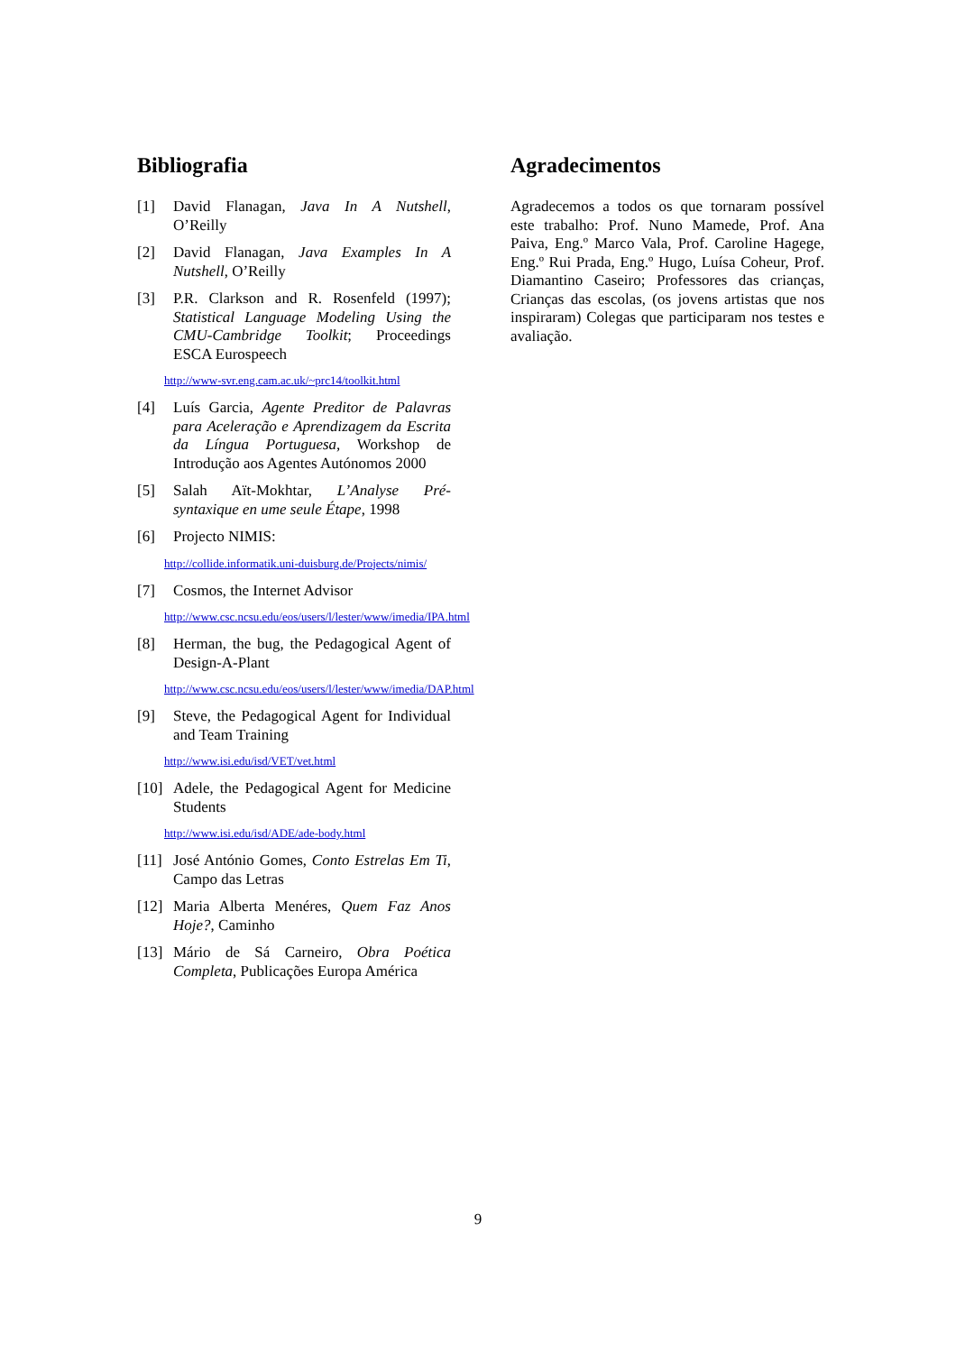Bibliografia
[1] David Flanagan, Java In A Nutshell, O’Reilly
[2] David Flanagan, Java Examples In A Nutshell, O’Reilly
[3] P.R. Clarkson and R. Rosenfeld (1997); Statistical Language Modeling Using the CMU-Cambridge Toolkit; Proceedings ESCA Eurospeech
http://www-svr.eng.cam.ac.uk/~prc14/toolkit.html
[4] Luís Garcia, Agente Preditor de Palavras para Aceleração e Aprendizagem da Escrita da Língua Portuguesa, Workshop de Introdução aos Agentes Autónomos 2000
[5] Salah Aït-Mokhtar, L’Analyse Pré-syntaxique en ume seule Étape, 1998
[6] Projecto NIMIS:
http://collide.informatik.uni-duisburg.de/Projects/nimis/
[7] Cosmos, the Internet Advisor
http://www.csc.ncsu.edu/eos/users/l/lester/www/imedia/IPA.html
[8] Herman, the bug, the Pedagogical Agent of Design-A-Plant
http://www.csc.ncsu.edu/eos/users/l/lester/www/imedia/DAP.html
[9] Steve, the Pedagogical Agent for Individual and Team Training
http://www.isi.edu/isd/VET/vet.html
[10] Adele, the Pedagogical Agent for Medicine Students
http://www.isi.edu/isd/ADE/ade-body.html
[11] José António Gomes, Conto Estrelas Em Ti, Campo das Letras
[12] Maria Alberta Menéres, Quem Faz Anos Hoje?, Caminho
[13] Mário de Sá Carneiro, Obra Poética Completa, Publicações Europa América
Agradecimentos
Agradecemos a todos os que tornaram possível este trabalho: Prof. Nuno Mamede, Prof. Ana Paiva, Eng.º Marco Vala, Prof. Caroline Hagege, Eng.º Rui Prada, Eng.º Hugo, Luísa Coheur, Prof. Diamantino Caseiro; Professores das crianças, Crianças das escolas, (os jovens artistas que nos inspiraram) Colegas que participaram nos testes e avaliação.
9